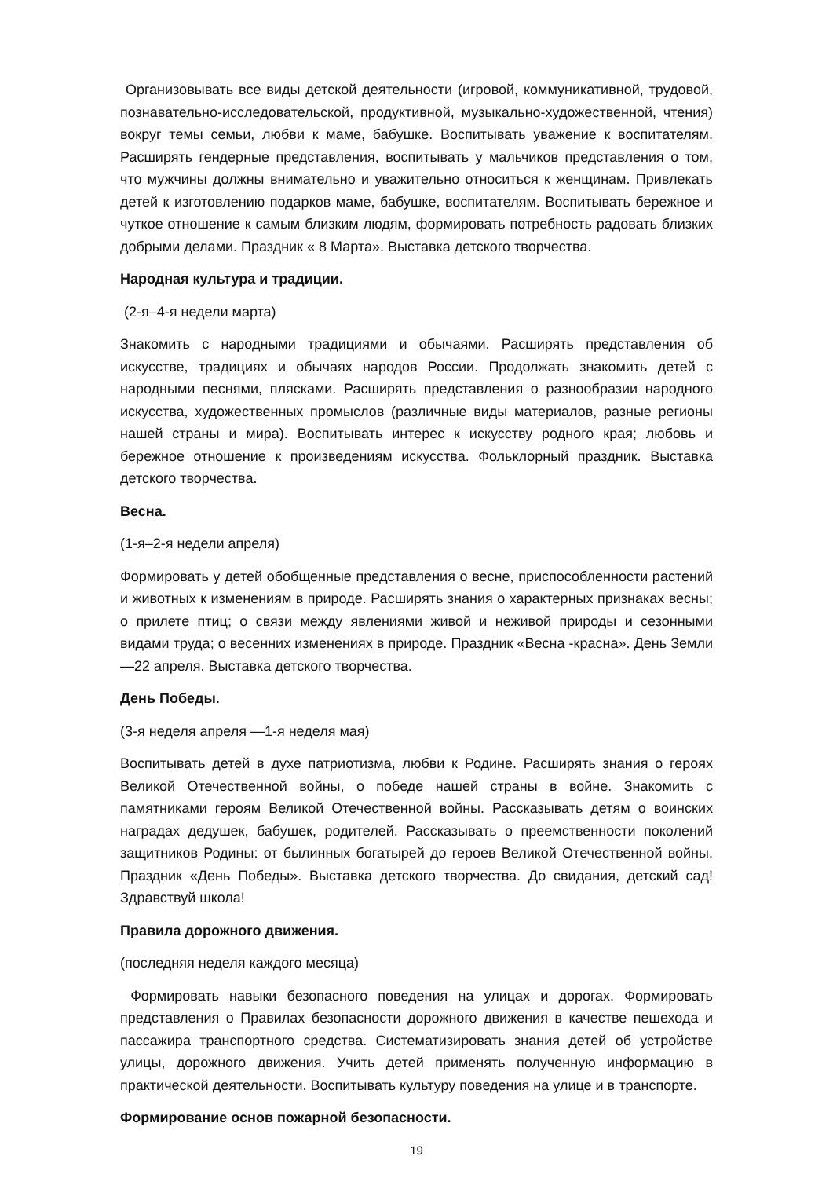Организовывать все виды детской деятельности (игровой, коммуникативной, трудовой, познавательно-исследовательской, продуктивной, музыкально-художественной, чтения) вокруг темы семьи, любви к маме, бабушке. Воспитывать уважение к воспитателям. Расширять гендерные представления, воспитывать у мальчиков представления о том, что мужчины должны внимательно и уважительно относиться к женщинам. Привлекать детей к изготовлению подарков маме, бабушке, воспитателям. Воспитывать бережное и чуткое отношение к самым близким людям, формировать потребность радовать близких добрыми делами. Праздник « 8 Марта». Выставка детского творчества.
Народная культура и традиции.
(2-я–4-я недели марта)
Знакомить с народными традициями и обычаями. Расширять представления об искусстве, традициях и обычаях народов России. Продолжать знакомить детей с народными песнями, плясками. Расширять представления о разнообразии народного искусства, художественных промыслов (различные виды материалов, разные регионы нашей страны и мира). Воспитывать интерес к искусству родного края; любовь и бережное отношение к произведениям искусства. Фольклорный праздник. Выставка детского творчества.
Весна.
(1-я–2-я недели апреля)
Формировать у детей обобщенные представления о весне, приспособленности растений и животных к изменениям в природе. Расширять знания о характерных признаках весны; о прилете птиц; о связи между явлениями живой и неживой природы и сезонными видами труда; о весенних изменениях в природе. Праздник «Весна -красна». День Земли —22 апреля. Выставка детского творчества.
День Победы.
(3-я неделя апреля —1-я неделя мая)
Воспитывать детей в духе патриотизма, любви к Родине. Расширять знания о героях Великой Отечественной войны, о победе нашей страны в войне. Знакомить с памятниками героям Великой Отечественной войны. Рассказывать детям о воинских наградах дедушек, бабушек, родителей. Рассказывать о преемственности поколений защитников Родины: от былинных богатырей до героев Великой Отечественной войны. Праздник «День Победы». Выставка детского творчества. До свидания, детский сад! Здравствуй школа!
Правила дорожного движения.
(последняя неделя каждого месяца)
Формировать навыки безопасного поведения на улицах и дорогах. Формировать представления о Правилах безопасности дорожного движения в качестве пешехода и пассажира транспортного средства. Систематизировать знания детей об устройстве улицы, дорожного движения. Учить детей применять полученную информацию в практической деятельности. Воспитывать культуру поведения на улице и в транспорте.
Формирование основ пожарной безопасности.
19